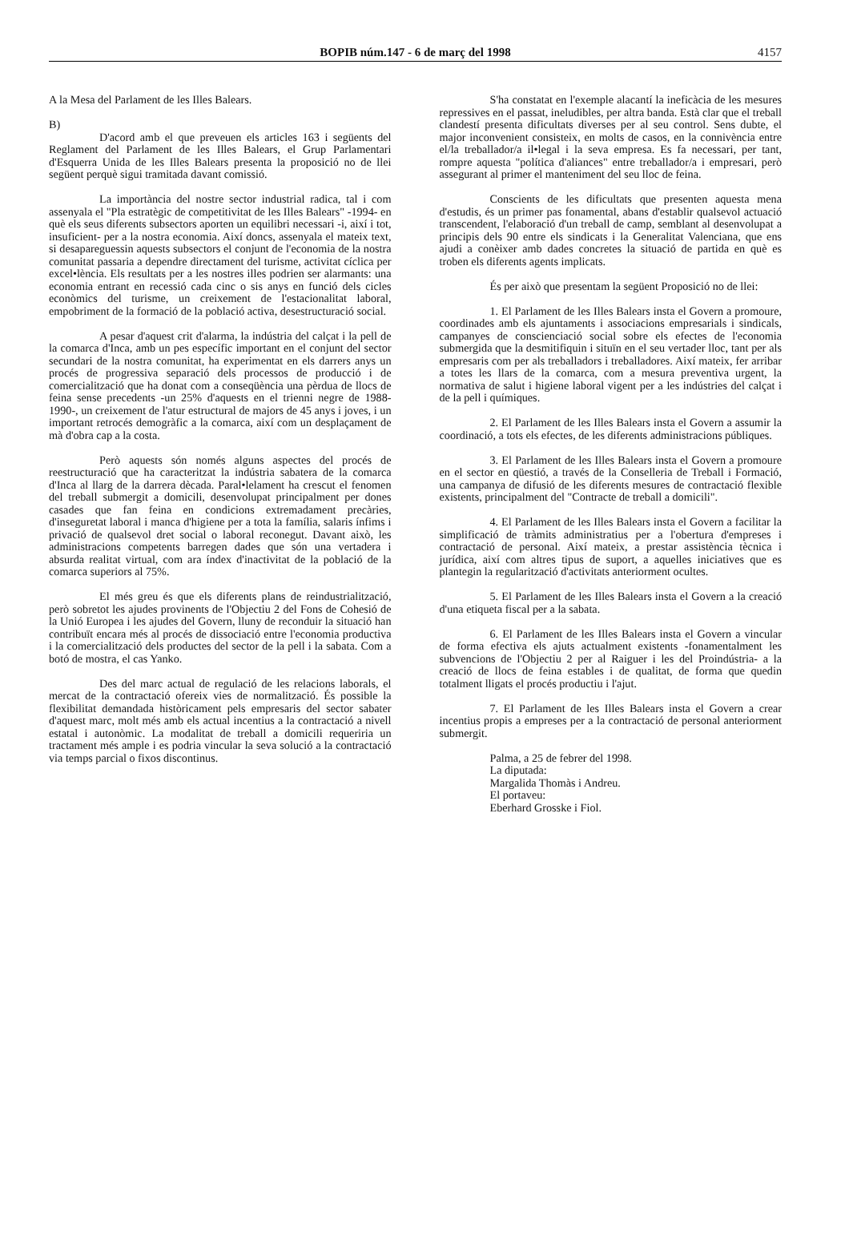BOPIB núm.147 - 6 de març del 1998
4157
A la Mesa del Parlament de les Illes Balears.
B)
D'acord amb el que preveuen els articles 163 i següents del Reglament del Parlament de les Illes Balears, el Grup Parlamentari d'Esquerra Unida de les Illes Balears presenta la proposició no de llei següent perquè sigui tramitada davant comissió.
La importància del nostre sector industrial radica, tal i com assenyala el "Pla estratègic de competitivitat de les Illes Balears" -1994- en què els seus diferents subsectors aporten un equilibri necessari -i, així i tot, insuficient- per a la nostra economia. Així doncs, assenyala el mateix text, si desapareguessin aquests subsectors el conjunt de l'economia de la nostra comunitat passaria a dependre directament del turisme, activitat cíclica per excel•lència. Els resultats per a les nostres illes podrien ser alarmants: una economia entrant en recessió cada cinc o sis anys en funció dels cicles econòmics del turisme, un creixement de l'estacionalitat laboral, empobriment de la formació de la població activa, desestructuració social.
A pesar d'aquest crit d'alarma, la indústria del calçat i la pell de la comarca d'Inca, amb un pes específic important en el conjunt del sector secundari de la nostra comunitat, ha experimentat en els darrers anys un procés de progressiva separació dels processos de producció i de comercialització que ha donat com a conseqüència una pèrdua de llocs de feina sense precedents -un 25% d'aquests en el trienni negre de 1988-1990-, un creixement de l'atur estructural de majors de 45 anys i joves, i un important retrocés demogràfic a la comarca, així com un desplaçament de mà d'obra cap a la costa.
Però aquests són només alguns aspectes del procés de reestructuració que ha caracteritzat la indústria sabatera de la comarca d'Inca al llarg de la darrera dècada. Paral•lelament ha crescut el fenomen del treball submergit a domicili, desenvolupat principalment per dones casades que fan feina en condicions extremadament precàries, d'inseguretat laboral i manca d'higiene per a tota la família, salaris ínfims i privació de qualsevol dret social o laboral reconegut. Davant això, les administracions competents barregen dades que són una vertadera i absurda realitat virtual, com ara índex d'inactivitat de la població de la comarca superiors al 75%.
El més greu és que els diferents plans de reindustrialització, però sobretot les ajudes provinents de l'Objectiu 2 del Fons de Cohesió de la Unió Europea i les ajudes del Govern, lluny de reconduir la situació han contribuït encara més al procés de dissociació entre l'economia productiva i la comercialització dels productes del sector de la pell i la sabata. Com a botó de mostra, el cas Yanko.
Des del marc actual de regulació de les relacions laborals, el mercat de la contractació ofereix vies de normalització. És possible la flexibilitat demandada històricament pels empresaris del sector sabater d'aquest marc, molt més amb els actual incentius a la contractació a nivell estatal i autonòmic. La modalitat de treball a domicili requeriria un tractament més ample i es podria vincular la seva solució a la contractació via temps parcial o fixos discontinus.
S'ha constatat en l'exemple alacantí la ineficàcia de les mesures repressives en el passat, ineludibles, per altra banda. Està clar que el treball clandestí presenta dificultats diverses per al seu control. Sens dubte, el major inconvenient consisteix, en molts de casos, en la connivència entre el/la treballador/a il•legal i la seva empresa. Es fa necessari, per tant, rompre aquesta "política d'aliances" entre treballador/a i empresari, però assegurant al primer el manteniment del seu lloc de feina.
Conscients de les dificultats que presenten aquesta mena d'estudis, és un primer pas fonamental, abans d'establir qualsevol actuació transcendent, l'elaboració d'un treball de camp, semblant al desenvolupat a principis dels 90 entre els sindicats i la Generalitat Valenciana, que ens ajudi a conèixer amb dades concretes la situació de partida en què es troben els diferents agents implicats.
És per això que presentam la següent Proposició no de llei:
1. El Parlament de les Illes Balears insta el Govern a promoure, coordinades amb els ajuntaments i associacions empresarials i sindicals, campanyes de conscienciació social sobre els efectes de l'economia submergida que la desmitifiquin i situïn en el seu vertader lloc, tant per als empresaris com per als treballadors i treballadores. Així mateix, fer arribar a totes les llars de la comarca, com a mesura preventiva urgent, la normativa de salut i higiene laboral vigent per a les indústries del calçat i de la pell i químiques.
2. El Parlament de les Illes Balears insta el Govern a assumir la coordinació, a tots els efectes, de les diferents administracions públiques.
3. El Parlament de les Illes Balears insta el Govern a promoure en el sector en qüestió, a través de la Conselleria de Treball i Formació, una campanya de difusió de les diferents mesures de contractació flexible existents, principalment del "Contracte de treball a domicili".
4. El Parlament de les Illes Balears insta el Govern a facilitar la simplificació de tràmits administratius per a l'obertura d'empreses i contractació de personal. Així mateix, a prestar assistència tècnica i jurídica, així com altres tipus de suport, a aquelles iniciatives que es plantegin la regularització d'activitats anteriorment ocultes.
5. El Parlament de les Illes Balears insta el Govern a la creació d'una etiqueta fiscal per a la sabata.
6. El Parlament de les Illes Balears insta el Govern a vincular de forma efectiva els ajuts actualment existents -fonamentalment les subvencions de l'Objectiu 2 per al Raiguer i les del Proindústria- a la creació de llocs de feina estables i de qualitat, de forma que quedin totalment lligats el procés productiu i l'ajut.
7. El Parlament de les Illes Balears insta el Govern a crear incentius propis a empreses per a la contractació de personal anteriorment submergit.
Palma, a 25 de febrer del 1998.
La diputada:
Margalida Thomàs i Andreu.
El portaveu:
Eberhard Grosske i Fiol.